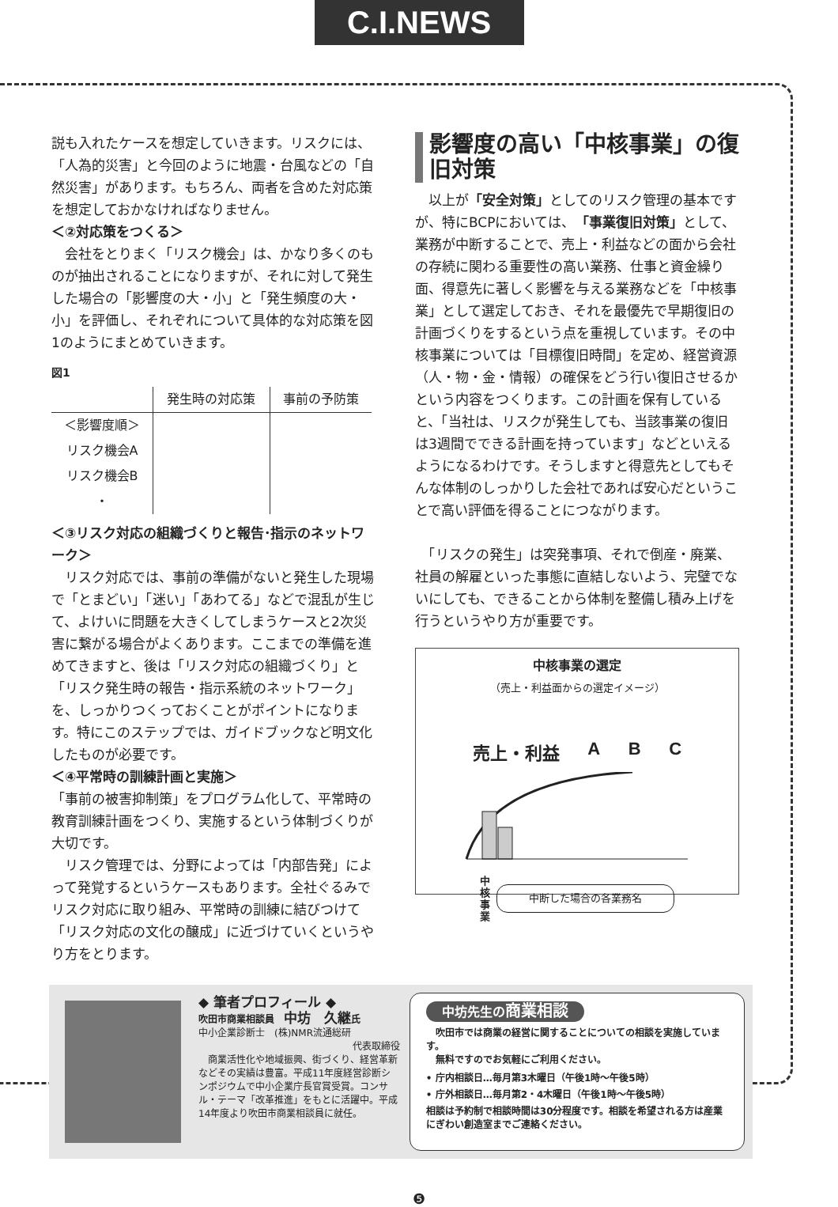C.I.NEWS
説も入れたケースを想定していきます。リスクには、「人為的災害」と今回のように地震・台風などの「自然災害」があります。もちろん、両者を含めた対応策を想定しておかなければなりません。
＜②対応策をつくる＞
　会社をとりまく「リスク機会」は、かなり多くのものが抽出されることになりますが、それに対して発生した場合の「影響度の大・小」と「発生頻度の大・小」を評価し、それぞれについて具体的な対応策を図1のようにまとめていきます。
図1
| | 発生時の対応策 | 事前の予防策 |
| --- | --- | --- |
| ＜影響度順＞ | | |
| リスク機会A | | |
| リスク機会B | | |
| ・ | | |
＜③リスク対応の組織づくりと報告･指示のネットワーク＞
　リスク対応では、事前の準備がないと発生した現場で「とまどい」「迷い」「あわてる」などで混乱が生じて、よけいに問題を大きくしてしまうケースと2次災害に繋がる場合がよくあります。ここまでの準備を進めてきますと、後は「リスク対応の組織づくり」と「リスク発生時の報告・指示系統のネットワーク」を、しっかりつくっておくことがポイントになります。特にこのステップでは、ガイドブックなど明文化したものが必要です。
＜④平常時の訓練計画と実施＞
「事前の被害抑制策」をプログラム化して、平常時の教育訓練計画をつくり、実施するという体制づくりが大切です。
　リスク管理では、分野によっては「内部告発」によって発覚するというケースもあります。全社ぐるみでリスク対応に取り組み、平常時の訓練に結びつけて「リスク対応の文化の醸成」に近づけていくというやり方をとります。
影響度の高い「中核事業」の復旧対策
　以上が「安全対策」としてのリスク管理の基本ですが、特にBCPにおいては、「事業復旧対策」として、業務が中断することで、売上・利益などの面から会社の存続に関わる重要性の高い業務、仕事と資金繰り面、得意先に著しく影響を与える業務などを「中核事業」として選定しておき、それを最優先で早期復旧の計画づくりをするという点を重視しています。その中核事業については「目標復旧時間」を定め、経営資源（人・物・金・情報）の確保をどう行い復旧させるかという内容をつくります。この計画を保有していると、「当社は、リスクが発生しても、当該事業の復旧は3週間でできる計画を持っています」などといえるようになるわけです。そうしますと得意先としてもそんな体制のしっかりした会社であれば安心だということで高い評価を得ることにつながります。
　「リスクの発生」は突発事項、それで倒産・廃業、社員の解雇といった事態に直結しないよう、完璧でないにしても、できることから体制を整備し積み上げを行うというやり方が重要です。
中核事業の選定
（売上・利益面からの選定イメージ）
売上・利益 A B C
中核事業 中断した場合の各業務名
◆ 筆者プロフィール ◆
吹田市商業相談員　中坊　久継氏
中小企業診断士　(株)NMR流通総研
代表取締役
　商業活性化や地域振興、街づくり、経営革新などその実績は豊富。平成11年度経営診断シンポジウムで中小企業庁長官賞受賞。コンサル・テーマ「改革推進」をもとに活躍中。平成14年度より吹田市商業相談員に就任。
中坊先生の商業相談
　吹田市では商業の経営に関することについての相談を実施しています。
　無料ですのでお気軽にご利用ください。
• 庁内相談日…毎月第3木曜日（午後1時～午後5時）
• 庁外相談日…毎月第2・4木曜日（午後1時～午後5時）
相談は予約制で相談時間は30分程度です。相談を希望される方は産業にぎわい創造室までご連絡ください。
❺